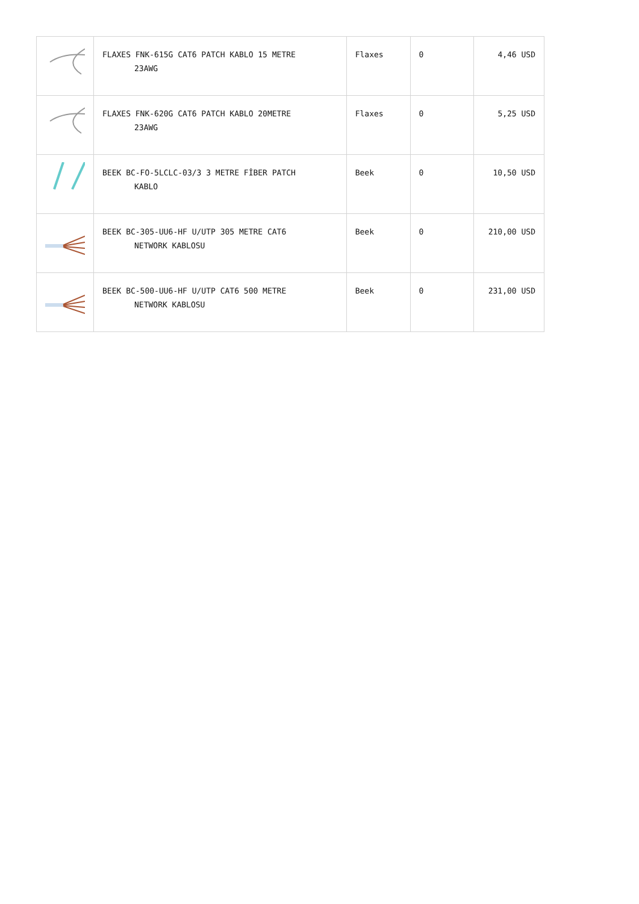| | FLAXES FNK-615G CAT6 PATCH KABLO 15 METRE 23AWG | Flaxes | 0 | 4,46 USD |
| | FLAXES FNK-620G CAT6 PATCH KABLO 20METRE 23AWG | Flaxes | 0 | 5,25 USD |
| | BEEK BC-FO-5LCLC-03/3 3 METRE FİBER PATCH KABLO | Beek | 0 | 10,50 USD |
| | BEEK BC-305-UU6-HF U/UTP 305 METRE CAT6 NETWORK KABLOSU | Beek | 0 | 210,00 USD |
| | BEEK BC-500-UU6-HF U/UTP CAT6 500 METRE NETWORK KABLOSU | Beek | 0 | 231,00 USD |